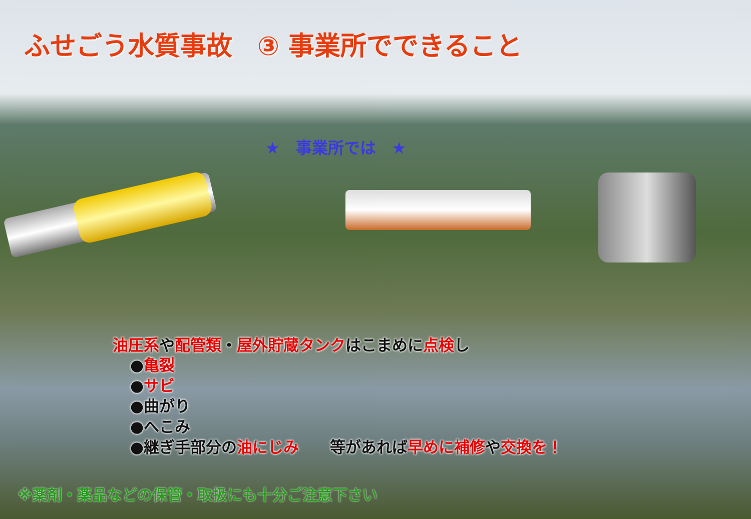ふせごう水質事故 ③ 事業所でできること
★　事業所では　★
油圧系や配管類・屋外貯蔵タンクはこまめに点検し
●亀裂
●サビ
●曲がり
●へこみ
●継ぎ手部分の油にじみ　　等があれば早めに補修や交換を！
※薬剤・薬品などの保管・取扱にも十分ご注意下さい